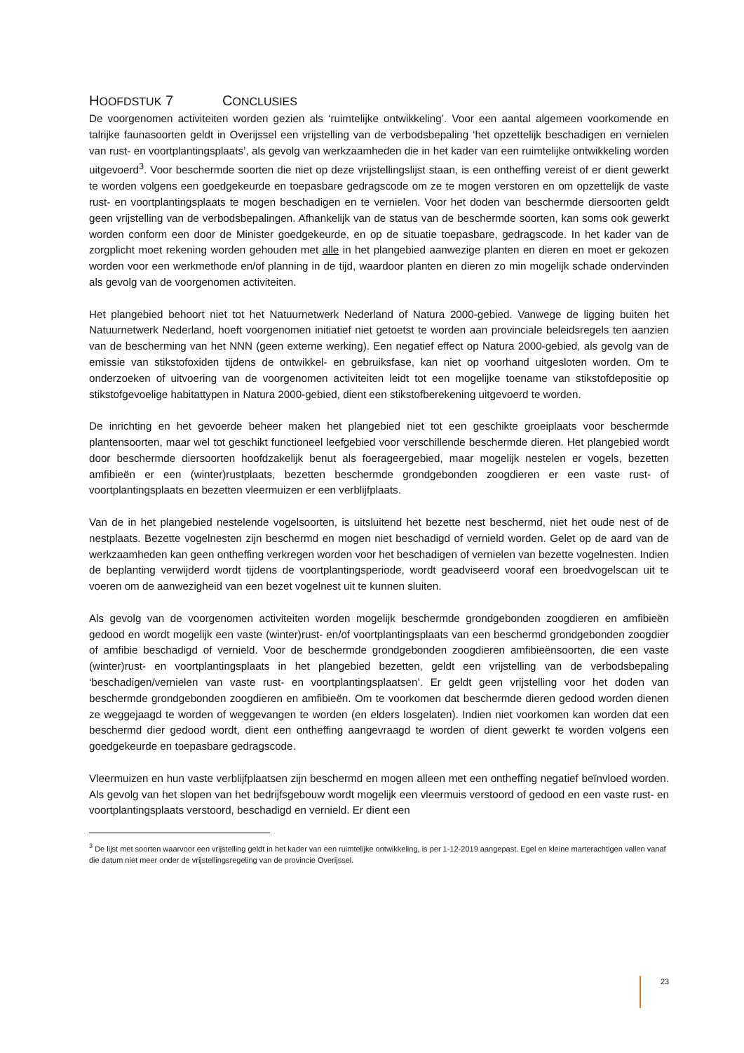HOOFDSTUK 7 CONCLUSIES
De voorgenomen activiteiten worden gezien als ‘ruimtelijke ontwikkeling’. Voor een aantal algemeen voorkomende en talrijke faunasoorten geldt in Overijssel een vrijstelling van de verbodsbepaling ‘het opzettelijk beschadigen en vernielen van rust- en voortplantingsplaats’, als gevolg van werkzaamheden die in het kader van een ruimtelijke ontwikkeling worden uitgevoerd<sup>3</sup>. Voor beschermde soorten die niet op deze vrijstellingslijst staan, is een ontheffing vereist of er dient gewerkt te worden volgens een goedgekeurde en toepasbare gedragscode om ze te mogen verstoren en om opzettelijk de vaste rust- en voortplantingsplaats te mogen beschadigen en te vernielen. Voor het doden van beschermde diersoorten geldt geen vrijstelling van de verbodsbepalingen. Afhankelijk van de status van de beschermde soorten, kan soms ook gewerkt worden conform een door de Minister goedgekeurde, en op de situatie toepasbare, gedragscode. In het kader van de zorgplicht moet rekening worden gehouden met alle in het plangebied aanwezige planten en dieren en moet er gekozen worden voor een werkmethode en/of planning in de tijd, waardoor planten en dieren zo min mogelijk schade ondervinden als gevolg van de voorgenomen activiteiten.
Het plangebied behoort niet tot het Natuurnetwerk Nederland of Natura 2000-gebied. Vanwege de ligging buiten het Natuurnetwerk Nederland, hoeft voorgenomen initiatief niet getoetst te worden aan provinciale beleidsregels ten aanzien van de bescherming van het NNN (geen externe werking). Een negatief effect op Natura 2000-gebied, als gevolg van de emissie van stikstofoxiden tijdens de ontwikkel- en gebruiksfase, kan niet op voorhand uitgesloten worden. Om te onderzoeken of uitvoering van de voorgenomen activiteiten leidt tot een mogelijke toename van stikstofdepositie op stikstofgevoelige habitattypen in Natura 2000-gebied, dient een stikstofberekening uitgevoerd te worden.
De inrichting en het gevoerde beheer maken het plangebied niet tot een geschikte groeiplaats voor beschermde plantensoorten, maar wel tot geschikt functioneel leefgebied voor verschillende beschermde dieren. Het plangebied wordt door beschermde diersoorten hoofdzakelijk benut als foerageergebied, maar mogelijk nestelen er vogels, bezetten amfibieën er een (winter)rustplaats, bezetten beschermde grondgebonden zoogdieren er een vaste rust- of voortplantingsplaats en bezetten vleermuizen er een verblijfplaats.
Van de in het plangebied nestelende vogelsoorten, is uitsluitend het bezette nest beschermd, niet het oude nest of de nestplaats. Bezette vogelnesten zijn beschermd en mogen niet beschadigd of vernield worden. Gelet op de aard van de werkzaamheden kan geen ontheffing verkregen worden voor het beschadigen of vernielen van bezette vogelnesten. Indien de beplanting verwijderd wordt tijdens de voortplantingsperiode, wordt geadviseerd vooraf een broedvogelscan uit te voeren om de aanwezigheid van een bezet vogelnest uit te kunnen sluiten.
Als gevolg van de voorgenomen activiteiten worden mogelijk beschermde grondgebonden zoogdieren en amfibieën gedood en wordt mogelijk een vaste (winter)rust- en/of voortplantingsplaats van een beschermd grondgebonden zoogdier of amfibie beschadigd of vernield. Voor de beschermde grondgebonden zoogdieren amfibieënsoorten, die een vaste (winter)rust- en voortplantingsplaats in het plangebied bezetten, geldt een vrijstelling van de verbodsbepaling ‘beschadigen/vernielen van vaste rust- en voortplantingsplaatsen’. Er geldt geen vrijstelling voor het doden van beschermde grondgebonden zoogdieren en amfibieën. Om te voorkomen dat beschermde dieren gedood worden dienen ze weggejaagd te worden of weggevangen te worden (en elders losgelaten). Indien niet voorkomen kan worden dat een beschermd dier gedood wordt, dient een ontheffing aangevraagd te worden of dient gewerkt te worden volgens een goedgekeurde en toepasbare gedragscode.
Vleermuizen en hun vaste verblijfplaatsen zijn beschermd en mogen alleen met een ontheffing negatief beïnvloed worden. Als gevolg van het slopen van het bedrijfsgebouw wordt mogelijk een vleermuis verstoord of gedood en een vaste rust- en voortplantingsplaats verstoord, beschadigd en vernield. Er dient een
<sup>3</sup> De lijst met soorten waarvoor een vrijstelling geldt in het kader van een ruimtelijke ontwikkeling, is per 1-12-2019 aangepast. Egel en kleine marterachtigen vallen vanaf die datum niet meer onder de vrijstellingsregeling van de provincie Overijssel.
23